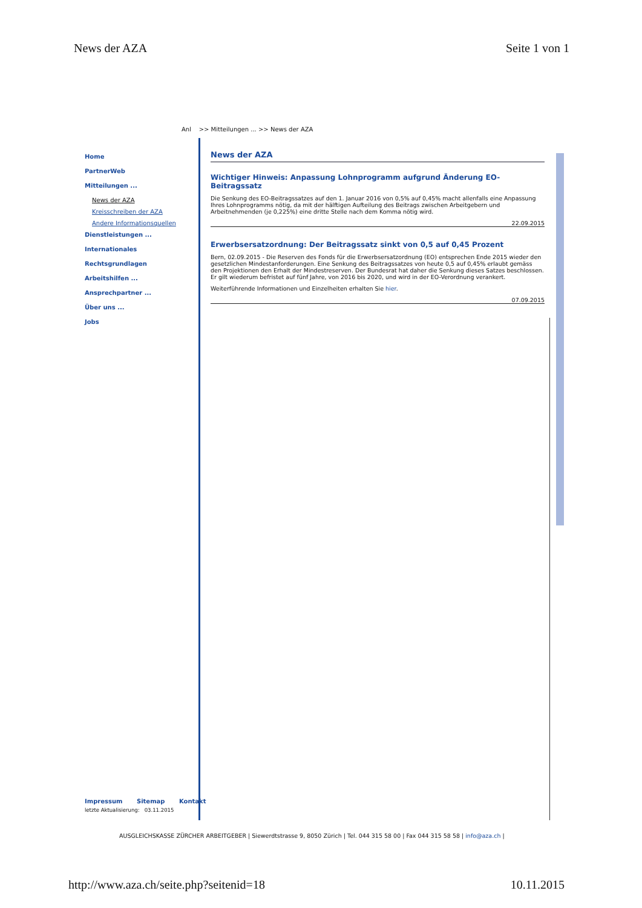News der AZA Seite 1 von 1
Anl >> Mitteilungen ... >> News der AZA
Home
PartnerWeb
Mitteilungen ...
News der AZA
Kreisschreiben der AZA
Andere Informationsquellen
Dienstleistungen ...
Internationales
Rechtsgrundlagen
Arbeitshilfen ...
Ansprechpartner ...
Über uns ...
Jobs
News der AZA
Wichtiger Hinweis: Anpassung Lohnprogramm aufgrund Änderung EO-Beitragssatz
Die Senkung des EO-Beitragssatzes auf den 1. Januar 2016 von 0,5% auf 0,45% macht allenfalls eine Anpassung Ihres Lohnprogramms nötig, da mit der hälftigen Aufteilung des Beitrags zwischen Arbeitgebern und Arbeitnehmenden (je 0,225%) eine dritte Stelle nach dem Komma nötig wird.
22.09.2015
Erwerbsersatzordnung: Der Beitragssatz sinkt von 0,5 auf 0,45 Prozent
Bern, 02.09.2015 - Die Reserven des Fonds für die Erwerbsersatzordnung (EO) entsprechen Ende 2015 wieder den gesetzlichen Mindestanforderungen. Eine Senkung des Beitragssatzes von heute 0,5 auf 0,45% erlaubt gemäss den Projektionen den Erhalt der Mindestreserven. Der Bundesrat hat daher die Senkung dieses Satzes beschlossen. Er gilt wiederum befristet auf fünf Jahre, von 2016 bis 2020, und wird in der EO-Verordnung verankert.
Weiterführende Informationen und Einzelheiten erhalten Sie hier.
07.09.2015
Impressum Sitemap Kontakt
letzte Aktualisierung: 03.11.2015
AUSGLEICHSKASSE ZÜRCHER ARBEITGEBER | Siewerdtstrasse 9, 8050 Zürich | Tel. 044 315 58 00 | Fax 044 315 58 58 | info@aza.ch |
http://www.aza.ch/seite.php?seitenid=18
10.11.2015